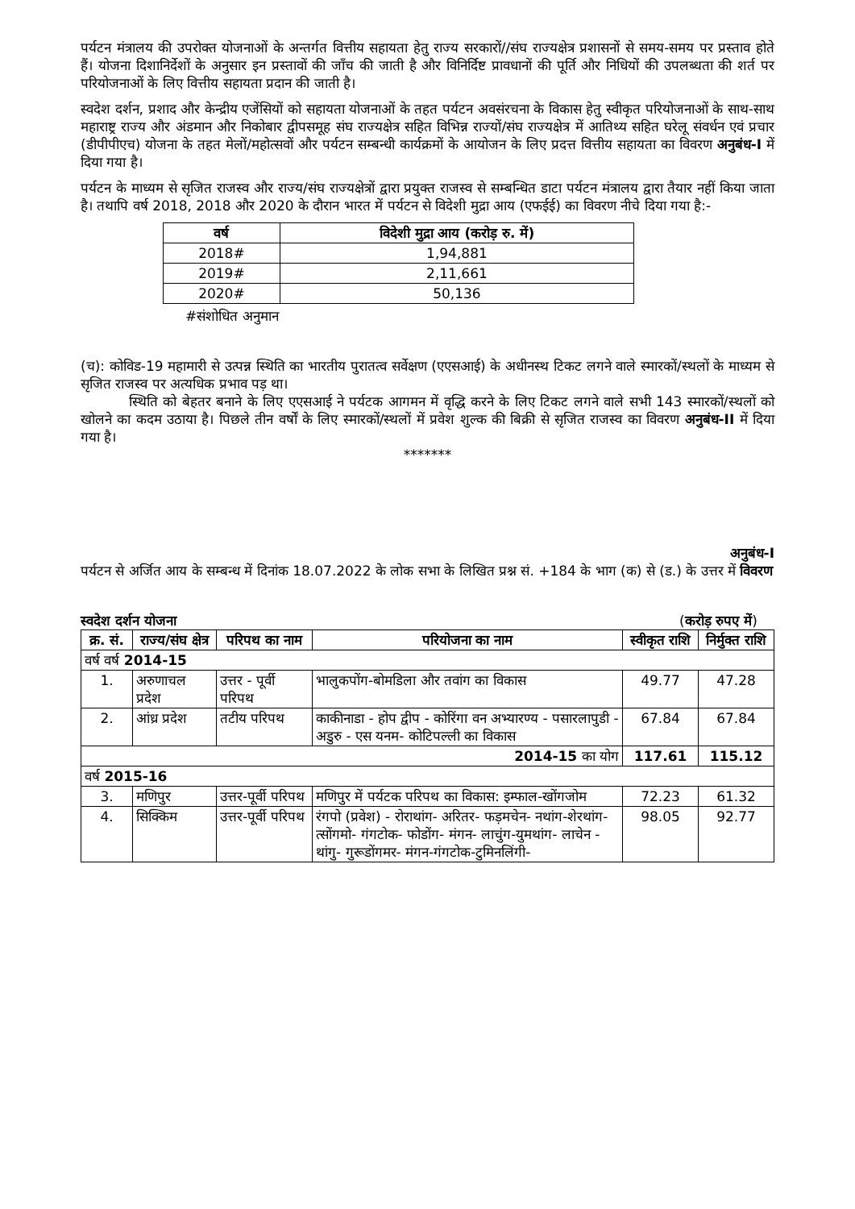पर्यटन मंत्रालय की उपरोक्त योजनाओं के अन्तर्गत वित्तीय सहायता हेतु राज्य सरकारों//संघ राज्यक्षेत्र प्रशासनों से समय-समय पर प्रस्ताव होते हैं। योजना दिशानिर्देशों के अनुसार इन प्रस्तावों की जाँच की जाती है और विनिर्दिष्ट प्रावधानों की पूर्ति और निधियों की उपलब्धता की शर्त पर परियोजनाओं के लिए वित्तीय सहायता प्रदान की जाती है।
स्वदेश दर्शन, प्रशाद और केन्द्रीय एजेंसियों को सहायता योजनाओं के तहत पर्यटन अवसंरचना के विकास हेतु स्वीकृत परियोजनाओं के साथ-साथ महाराष्ट्र राज्य और अंडमान और निकोबार द्वीपसमूह संघ राज्यक्षेत्र सहित विभिन्न राज्यों/संघ राज्यक्षेत्र में आतिथ्य सहित घरेलू संवर्धन एवं प्रचार (डीपीपीएच) योजना के तहत मेलों/महोत्सवों और पर्यटन सम्बन्धी कार्यक्रमों के आयोजन के लिए प्रदत्त वित्तीय सहायता का विवरण अनुबंध-I में दिया गया है।
पर्यटन के माध्यम से सृजित राजस्व और राज्य/संघ राज्यक्षेत्रों द्वारा प्रयुक्त राजस्व से सम्बन्धित डाटा पर्यटन मंत्रालय द्वारा तैयार नहीं किया जाता है। तथापि वर्ष 2018, 2018 और 2020 के दौरान भारत में पर्यटन से विदेशी मुद्रा आय (एफईई) का विवरण नीचे दिया गया है:-
| वर्ष | विदेशी मुद्रा आय (करोड़ रु. में) |
| --- | --- |
| 2018# | 1,94,881 |
| 2019# | 2,11,661 |
| 2020# | 50,136 |
#संशोधित अनुमान
(च): कोविड-19 महामारी से उत्पन्न स्थिति का भारतीय पुरातत्व सर्वेक्षण (एएसआई) के अधीनस्थ टिकट लगने वाले स्मारकों/स्थलों के माध्यम से सृजित राजस्व पर अत्यधिक प्रभाव पड़ था।
स्थिति को बेहतर बनाने के लिए एएसआई ने पर्यटक आगमन में वृद्धि करने के लिए टिकट लगने वाले सभी 143 स्मारकों/स्थलों को खोलने का कदम उठाया है। पिछले तीन वर्षों के लिए स्मारकों/स्थलों में प्रवेश शुल्क की बिक्री से सृजित राजस्व का विवरण अनुबंध-II में दिया गया है।
*******
अनुबंध-I
पर्यटन से अर्जित आय के सम्बन्ध में दिनांक 18.07.2022 के लोक सभा के लिखित प्रश्न सं. +184 के भाग (क) से (ड.) के उत्तर में विवरण
स्वदेश दर्शन योजना (करोड़ रुपए में)
| क्र. सं. | राज्य/संघ क्षेत्र | परिपथ का नाम | परियोजना का नाम | स्वीकृत राशि | निर्मुक्त राशि |
| --- | --- | --- | --- | --- | --- |
| वर्ष वर्ष 2014-15 | | | | | |
| 1. | अरुणाचल प्रदेश | उत्तर - पूर्वी परिपथ | भालुकपोंग-बोमडिला और तवांग का विकास | 49.77 | 47.28 |
| 2. | आंध्र प्रदेश | तटीय परिपथ | काकीनाडा - होप द्वीप - कोरिंगा वन अभ्यारण्य - पसारलापुडी - अडुरु - एस यनम- कोटिपल्ली का विकास | 67.84 | 67.84 |
| 2014-15 का योग | | | | 117.61 | 115.12 |
| वर्ष 2015-16 | | | | | |
| 3. | मणिपुर | उत्तर-पूर्वी परिपथ | मणिपुर में पर्यटक परिपथ का विकास: इम्फाल-खोंगजोम | 72.23 | 61.32 |
| 4. | सिक्किम | उत्तर-पूर्वी परिपथ | रंगपो (प्रवेश) - रोराथांग- अरितर- फड़मचेन- नथांग-शेरथांग-त्सोंगमो- गंगटोक- फोडोंग- मंगन- लाचुंग-युमथांग- लाचेन - थांगु- गुरूडोंगमर- मंगन-गंगटोक-टुमिनलिंगी- | 98.05 | 92.77 |